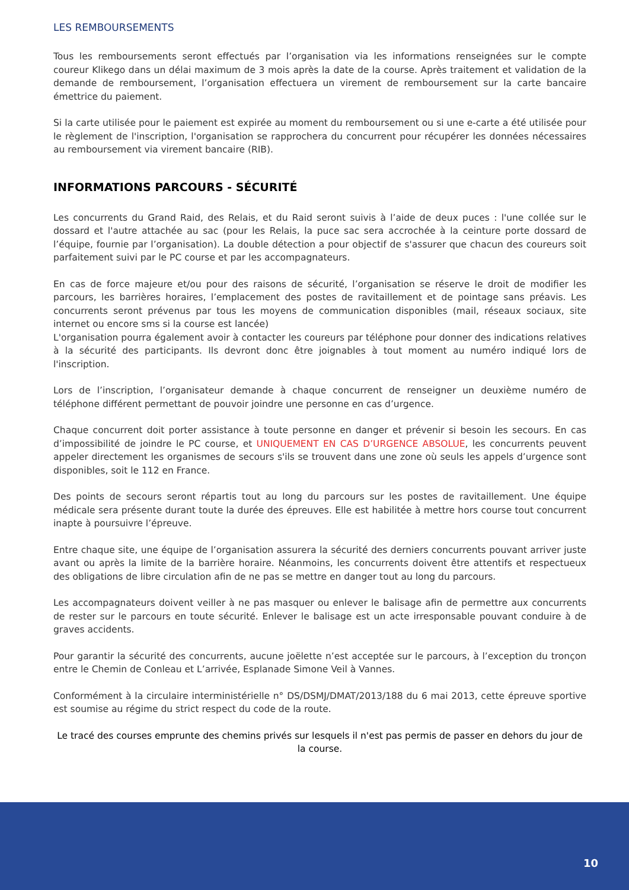LES REMBOURSEMENTS
Tous les remboursements seront effectués par l’organisation via les informations renseignées sur le compte coureur Klikego dans un délai maximum de 3 mois après la date de la course. Après traitement et validation de la demande de remboursement, l’organisation effectuera un virement de remboursement sur la carte bancaire émettrice du paiement.
Si la carte utilisée pour le paiement est expirée au moment du remboursement ou si une e-carte a été utilisée pour le règlement de l'inscription, l'organisation se rapprochera du concurrent pour récupérer les données nécessaires au remboursement via virement bancaire (RIB).
INFORMATIONS PARCOURS - SÉCURITÉ
Les concurrents du Grand Raid, des Relais, et du Raid seront suivis à l’aide de deux puces : l'une collée sur le dossard et l'autre attachée au sac (pour les Relais, la puce sac sera accrochée à la ceinture porte dossard de l’équipe, fournie par l’organisation). La double détection a pour objectif de s'assurer que chacun des coureurs soit parfaitement suivi par le PC course et par les accompagnateurs.
En cas de force majeure et/ou pour des raisons de sécurité, l’organisation se réserve le droit de modifier les parcours, les barrières horaires, l’emplacement des postes de ravitaillement et de pointage sans préavis. Les concurrents seront prévenus par tous les moyens de communication disponibles (mail, réseaux sociaux, site internet ou encore sms si la course est lancée)
L'organisation pourra également avoir à contacter les coureurs par téléphone pour donner des indications relatives à la sécurité des participants. Ils devront donc être joignables à tout moment au numéro indiqué lors de l'inscription.
Lors de l’inscription, l’organisateur demande à chaque concurrent de renseigner un deuxième numéro de téléphone différent permettant de pouvoir joindre une personne en cas d’urgence.
Chaque concurrent doit porter assistance à toute personne en danger et prévenir si besoin les secours. En cas d’impossibilité de joindre le PC course, et UNIQUEMENT EN CAS D’URGENCE ABSOLUE, les concurrents peuvent appeler directement les organismes de secours s'ils se trouvent dans une zone où seuls les appels d’urgence sont disponibles, soit le 112 en France.
Des points de secours seront répartis tout au long du parcours sur les postes de ravitaillement. Une équipe médicale sera présente durant toute la durée des épreuves. Elle est habilitée à mettre hors course tout concurrent inapte à poursuivre l’épreuve.
Entre chaque site, une équipe de l’organisation assurera la sécurité des derniers concurrents pouvant arriver juste avant ou après la limite de la barrière horaire. Néanmoins, les concurrents doivent être attentifs et respectueux des obligations de libre circulation afin de ne pas se mettre en danger tout au long du parcours.
Les accompagnateurs doivent veiller à ne pas masquer ou enlever le balisage afin de permettre aux concurrents de rester sur le parcours en toute sécurité. Enlever le balisage est un acte irresponsable pouvant conduire à de graves accidents.
Pour garantir la sécurité des concurrents, aucune joëlette n’est acceptée sur le parcours, à l’exception du tronçon entre le Chemin de Conleau et L’arrivée, Esplanade Simone Veil à Vannes.
Conformément à la circulaire interministérielle n° DS/DSMJ/DMAT/2013/188 du 6 mai 2013, cette épreuve sportive est soumise au régime du strict respect du code de la route.
Le tracé des courses emprunte des chemins privés sur lesquels il n'est pas permis de passer en dehors du jour de la course.
10